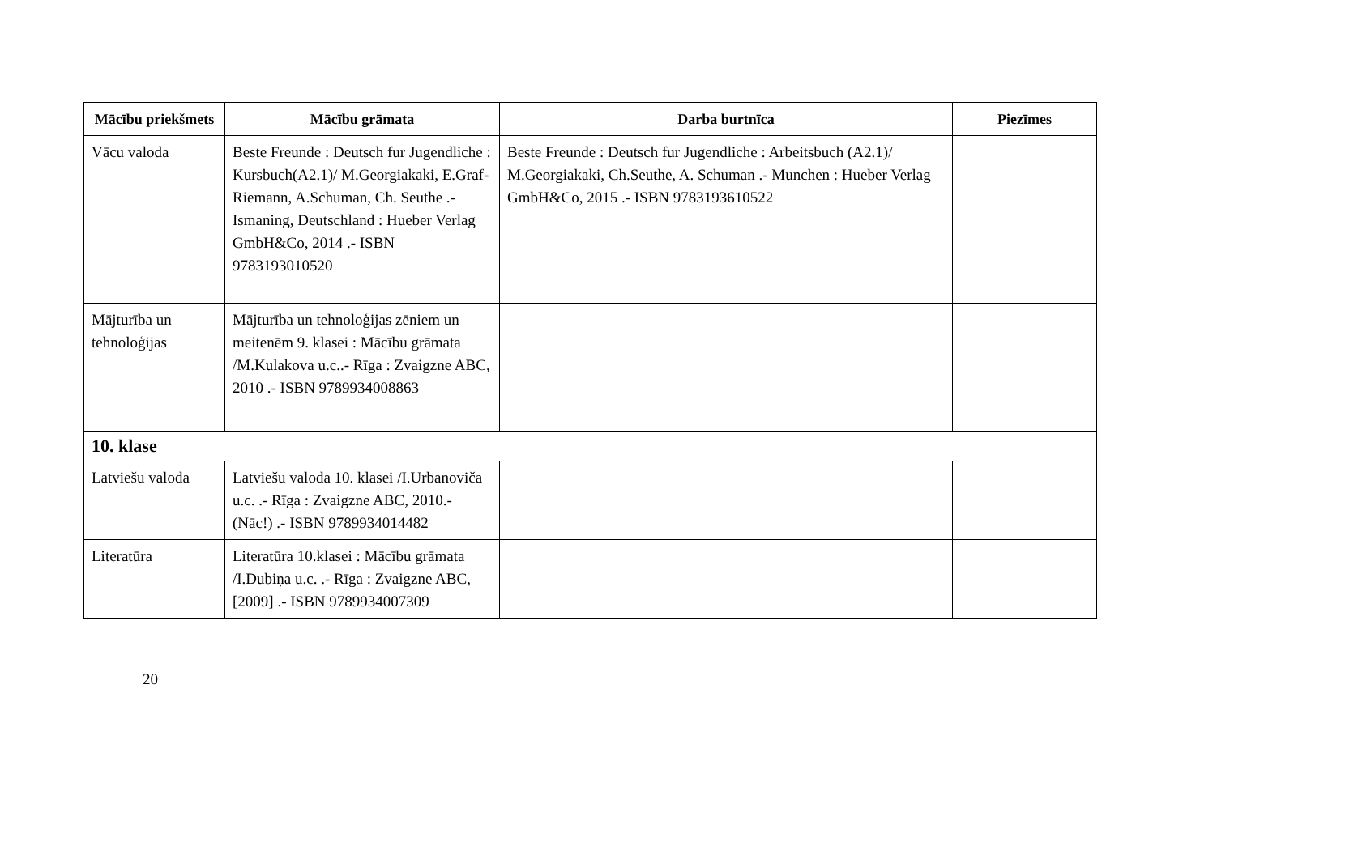| Mācību priekšmets | Mācību grāmata | Darba burtnīca | Piezīmes |
| --- | --- | --- | --- |
| Vācu valoda | Beste Freunde : Deutsch fur Jugendliche : Kursbuch(A2.1)/ M.Georgiakaki, E.Graf-Riemann, A.Schuman, Ch. Seuthe .- Ismaning, Deutschland : Hueber Verlag GmbH&Co, 2014 .- ISBN 9783193010520 | Beste Freunde : Deutsch fur Jugendliche : Arbeitsbuch (A2.1)/ M.Georgiakaki, Ch.Seuthe, A. Schuman .- Munchen : Hueber Verlag GmbH&Co, 2015 .- ISBN 9783193610522 | |
| Mājturība un tehnoloģijas | Mājturība un tehnoloģijas zēniem un meitenēm 9. klasei : Mācību grāmata /M.Kulakova u.c..- Rīga : Zvaigzne ABC, 2010 .- ISBN 9789934008863 | | |
| 10. klase | | | |
| Latviešu valoda | Latviešu valoda 10. klasei /I.Urbanoviča u.c. .- Rīga : Zvaigzne ABC, 2010.- (Nāc!) .- ISBN 9789934014482 | | |
| Literatūra | Literatūra 10.klasei : Mācību grāmata /I.Dubiņa u.c. .- Rīga : Zvaigzne ABC, [2009] .- ISBN 9789934007309 | | |
20